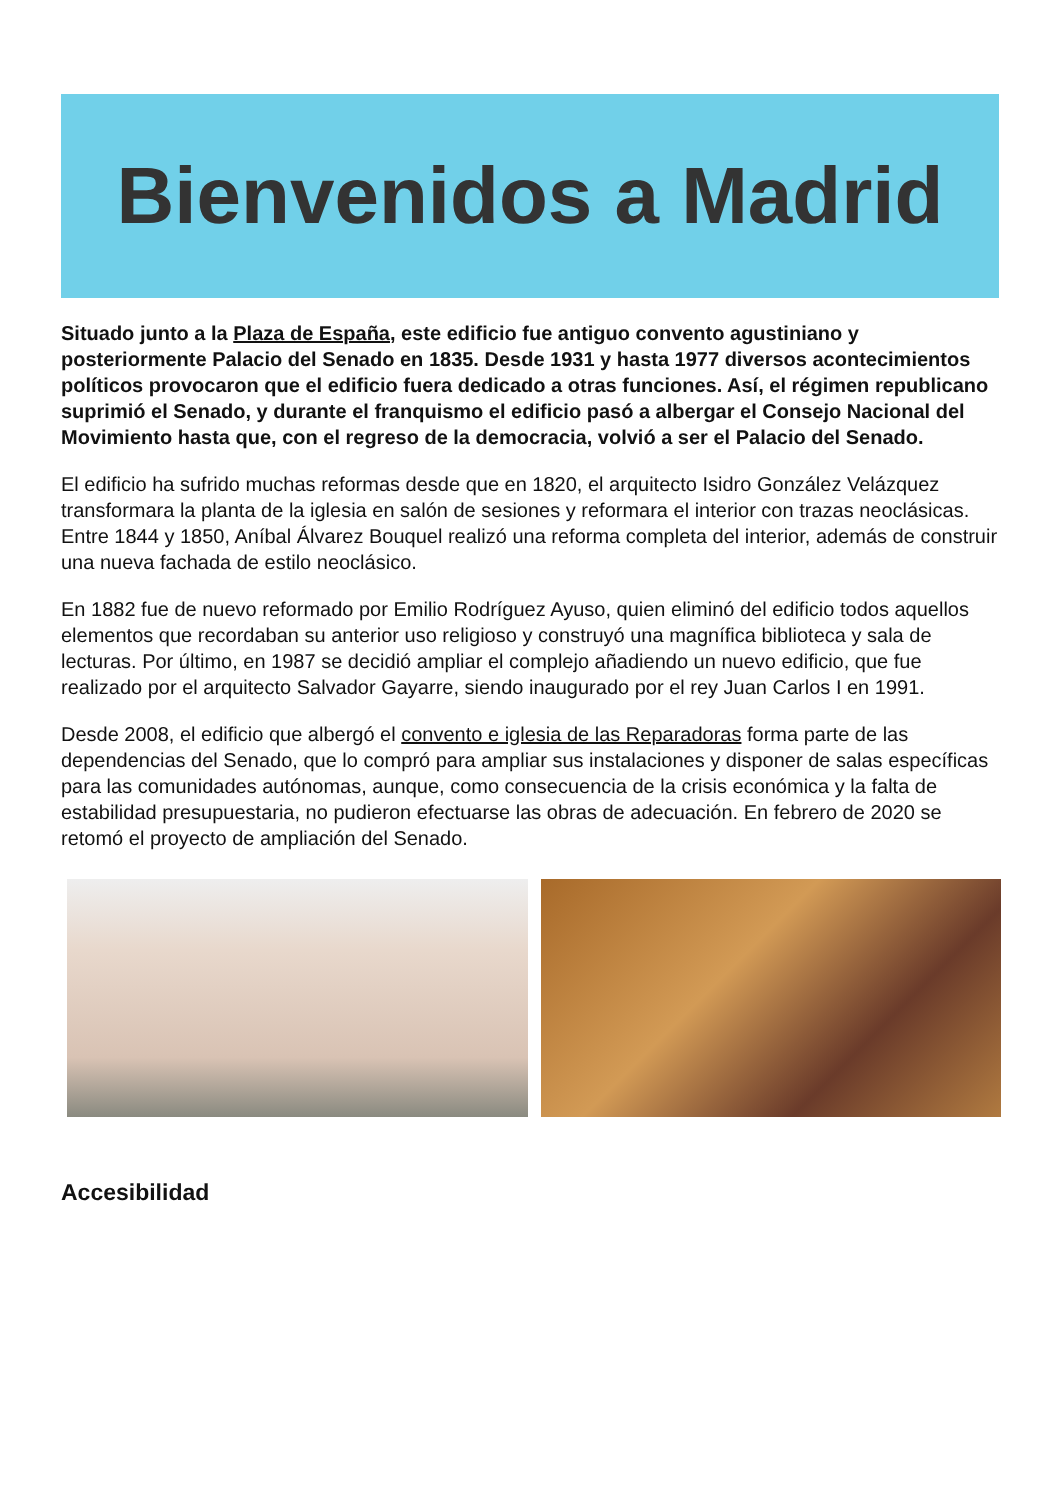Bienvenidos a Madrid
Situado junto a la Plaza de España, este edificio fue antiguo convento agustiniano y posteriormente Palacio del Senado en 1835. Desde 1931 y hasta 1977 diversos acontecimientos políticos provocaron que el edificio fuera dedicado a otras funciones. Así, el régimen republicano suprimió el Senado, y durante el franquismo el edificio pasó a albergar el Consejo Nacional del Movimiento hasta que, con el regreso de la democracia, volvió a ser el Palacio del Senado.
El edificio ha sufrido muchas reformas desde que en 1820, el arquitecto Isidro González Velázquez transformara la planta de la iglesia en salón de sesiones y reformara el interior con trazas neoclásicas. Entre 1844 y 1850, Aníbal Álvarez Bouquel realizó una reforma completa del interior, además de construir una nueva fachada de estilo neoclásico.
En 1882 fue de nuevo reformado por Emilio Rodríguez Ayuso, quien eliminó del edificio todos aquellos elementos que recordaban su anterior uso religioso y construyó una magnífica biblioteca y sala de lecturas. Por último, en 1987 se decidió ampliar el complejo añadiendo un nuevo edificio, que fue realizado por el arquitecto Salvador Gayarre, siendo inaugurado por el rey Juan Carlos I en 1991.
Desde 2008, el edificio que albergó el convento e iglesia de las Reparadoras forma parte de las dependencias del Senado, que lo compró para ampliar sus instalaciones y disponer de salas específicas para las comunidades autónomas, aunque, como consecuencia de la crisis económica y la falta de estabilidad presupuestaria, no pudieron efectuarse las obras de adecuación. En febrero de 2020 se retomó el proyecto de ampliación del Senado.
Accesibilidad